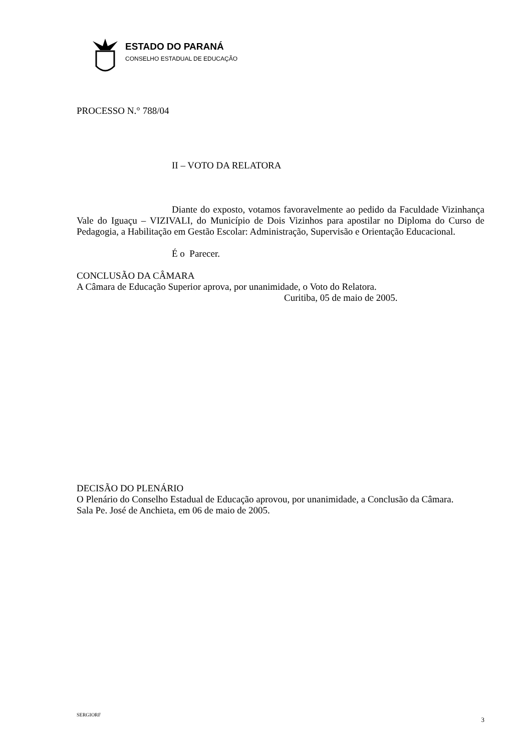ESTADO DO PARANÁ
CONSELHO ESTADUAL DE EDUCAÇÃO
PROCESSO N.° 788/04
II – VOTO DA RELATORA
Diante do exposto, votamos favoravelmente ao pedido da Faculdade Vizinhança Vale do Iguaçu – VIZIVALI, do Município de Dois Vizinhos para apostilar no Diploma do Curso de Pedagogia, a Habilitação em Gestão Escolar: Administração, Supervisão e Orientação Educacional.
É o Parecer.
CONCLUSÃO DA CÂMARA
A Câmara de Educação Superior aprova, por unanimidade, o Voto do Relatora.
Curitiba, 05 de maio de 2005.
DECISÃO DO PLENÁRIO
O Plenário do Conselho Estadual de Educação aprovou, por unanimidade, a Conclusão da Câmara.
Sala Pe. José de Anchieta, em 06 de maio de 2005.
SERGIORF 3